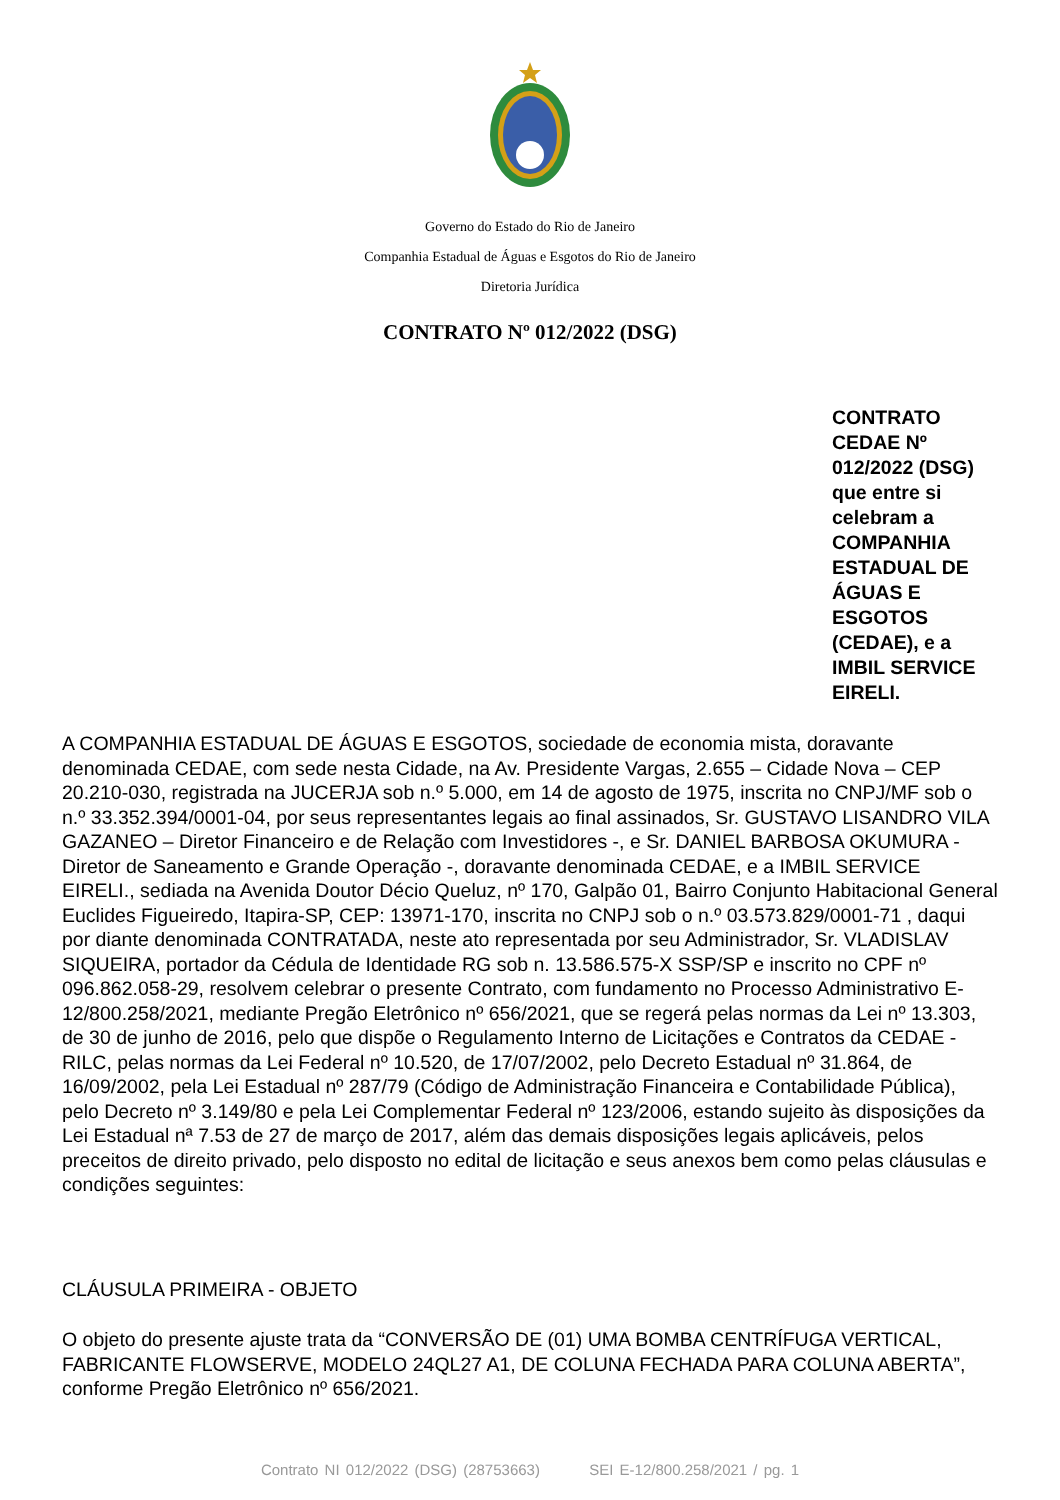Governo do Estado do Rio de Janeiro
Companhia Estadual de Águas e Esgotos do Rio de Janeiro
Diretoria Jurídica
CONTRATO Nº 012/2022 (DSG)
CONTRATO
CEDAE Nº
012/2022 (DSG)
que entre si
celebram a
COMPANHIA
ESTADUAL DE
ÁGUAS E
ESGOTOS
(CEDAE), e a
IMBIL SERVICE
EIRELI.
A COMPANHIA ESTADUAL DE ÁGUAS E ESGOTOS, sociedade de economia mista, doravante denominada CEDAE, com sede nesta Cidade, na Av. Presidente Vargas, 2.655 – Cidade Nova – CEP 20.210-030, registrada na JUCERJA sob n.º 5.000, em 14 de agosto de 1975, inscrita no CNPJ/MF sob o n.º 33.352.394/0001-04, por seus representantes legais ao final assinados, Sr. GUSTAVO LISANDRO VILA GAZANEO – Diretor Financeiro e de Relação com Investidores -, e Sr. DANIEL BARBOSA OKUMURA - Diretor de Saneamento e Grande Operação -, doravante denominada CEDAE, e a IMBIL SERVICE EIRELI., sediada na Avenida Doutor Décio Queluz, nº 170, Galpão 01, Bairro Conjunto Habitacional General Euclides Figueiredo, Itapira-SP, CEP: 13971-170, inscrita no CNPJ sob o n.º 03.573.829/0001-71 , daqui por diante denominada CONTRATADA, neste ato representada por seu Administrador, Sr. VLADISLAV SIQUEIRA, portador da Cédula de Identidade RG sob n. 13.586.575-X SSP/SP e inscrito no CPF nº 096.862.058-29, resolvem celebrar o presente Contrato, com fundamento no Processo Administrativo E-12/800.258/2021, mediante Pregão Eletrônico nº 656/2021, que se regerá pelas normas da Lei nº 13.303, de 30 de junho de 2016, pelo que dispõe o Regulamento Interno de Licitações e Contratos da CEDAE - RILC, pelas normas da Lei Federal nº 10.520, de 17/07/2002, pelo Decreto Estadual nº 31.864, de 16/09/2002, pela Lei Estadual nº 287/79 (Código de Administração Financeira e Contabilidade Pública), pelo Decreto nº 3.149/80 e pela Lei Complementar Federal nº 123/2006, estando sujeito às disposições da Lei Estadual nª 7.53 de 27 de março de 2017, além das demais disposições legais aplicáveis, pelos preceitos de direito privado, pelo disposto no edital de licitação e seus anexos bem como pelas cláusulas e condições seguintes:
CLÁUSULA PRIMEIRA - OBJETO
O objeto do presente ajuste trata da “CONVERSÃO DE (01) UMA BOMBA CENTRÍFUGA VERTICAL, FABRICANTE FLOWSERVE, MODELO 24QL27 A1, DE COLUNA FECHADA PARA COLUNA ABERTA”, conforme Pregão Eletrônico nº 656/2021.
Contrato NI 012/2022 (DSG) (28753663) SEI E-12/800.258/2021 / pg. 1